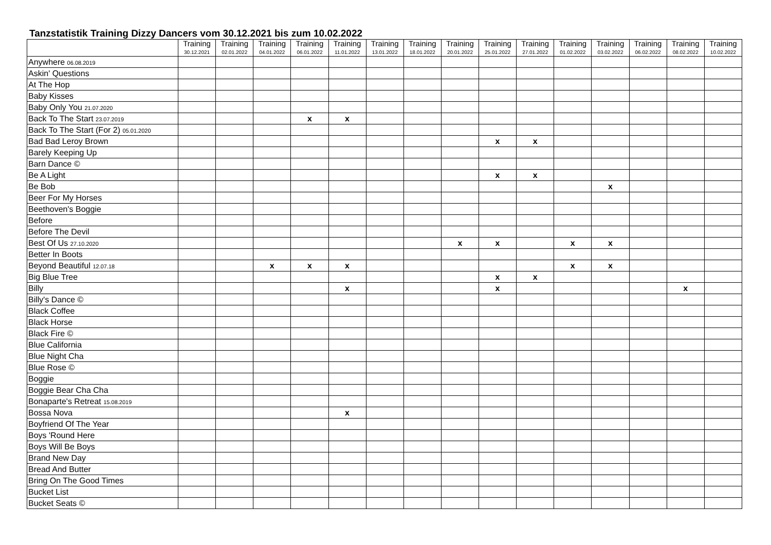Tanzstatistik Training Dizzy Dancers vom 30.12.2021 bis zum 10.02.2022
| | Training 30.12.2021 | Training 02.01.2022 | Training 04.01.2022 | Training 06.01.2022 | Training 11.01.2022 | Training 13.01.2022 | Training 18.01.2022 | Training 20.01.2022 | Training 25.01.2022 | Training 27.01.2022 | Training 01.02.2022 | Training 03.02.2022 | Training 06.02.2022 | Training 08.02.2022 | Training 10.02.2022 |
| --- | --- | --- | --- | --- | --- | --- | --- | --- | --- | --- | --- | --- | --- | --- | --- |
| Anywhere 06.08.2019 | | | | | | | | | | | | | | | |
| Askin' Questions | | | | | | | | | | | | | | | |
| At The Hop | | | | | | | | | | | | | | | |
| Baby Kisses | | | | | | | | | | | | | | | |
| Baby Only You 21.07.2020 | | | | | | | | | | | | | | | |
| Back To The Start 23.07.2019 | | | | x | x | | | | | | | | | | |
| Back To The Start (For 2) 05.01.2020 | | | | | | | | | | | | | | | |
| Bad Bad Leroy Brown | | | | | | | | | x | x | | | | | |
| Barely Keeping Up | | | | | | | | | | | | | | | |
| Barn Dance © | | | | | | | | | | | | | | | |
| Be A Light | | | | | | | | | x | x | | | | | |
| Be Bob | | | | | | | | | | | | x | | | |
| Beer For My Horses | | | | | | | | | | | | | | | |
| Beethoven's Boggie | | | | | | | | | | | | | | | |
| Before | | | | | | | | | | | | | | | |
| Before The Devil | | | | | | | | | | | | | | | |
| Best Of Us 27.10.2020 | | | | | | | | x | x | | x | x | | | |
| Better In Boots | | | | | | | | | | | | | | | |
| Beyond Beautiful 12.07.18 | | | x | x | x | | | | | | x | x | | | |
| Big Blue Tree | | | | | | | | | x | x | | | | | |
| Billy | | | | | x | | | | x | | | | | x | |
| Billy's Dance © | | | | | | | | | | | | | | | |
| Black Coffee | | | | | | | | | | | | | | | |
| Black Horse | | | | | | | | | | | | | | | |
| Black Fire © | | | | | | | | | | | | | | | |
| Blue California | | | | | | | | | | | | | | | |
| Blue Night Cha | | | | | | | | | | | | | | | |
| Blue Rose © | | | | | | | | | | | | | | | |
| Boggie | | | | | | | | | | | | | | | |
| Boggie Bear Cha Cha | | | | | | | | | | | | | | | |
| Bonaparte's Retreat 15.08.2019 | | | | | | | | | | | | | | | |
| Bossa Nova | | | | | x | | | | | | | | | | |
| Boyfriend Of The Year | | | | | | | | | | | | | | | |
| Boys 'Round Here | | | | | | | | | | | | | | | |
| Boys Will Be Boys | | | | | | | | | | | | | | | |
| Brand New Day | | | | | | | | | | | | | | | |
| Bread And Butter | | | | | | | | | | | | | | | |
| Bring On The Good Times | | | | | | | | | | | | | | | |
| Bucket List | | | | | | | | | | | | | | | |
| Bucket Seats © | | | | | | | | | | | | | | | |